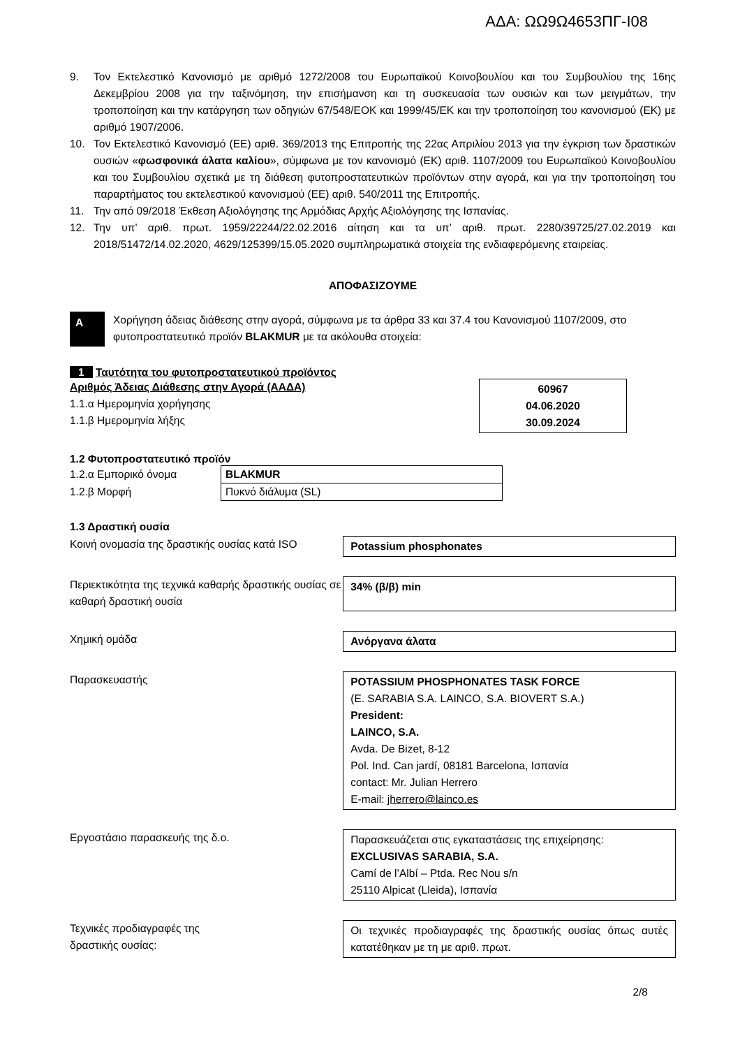ΑΔΑ: ΩΩ9Ω4653ΠΓ-Ι08
9. Τον Εκτελεστικό Κανονισμό με αριθμό 1272/2008 του Ευρωπαϊκού Κοινοβουλίου και του Συμβουλίου της 16ης Δεκεμβρίου 2008 για την ταξινόμηση, την επισήμανση και τη συσκευασία των ουσιών και των μειγμάτων, την τροποποίηση και την κατάργηση των οδηγιών 67/548/ΕΟΚ και 1999/45/ΕΚ και την τροποποίηση του κανονισμού (ΕΚ) με αριθμό 1907/2006.
10. Τον Εκτελεστικό Κανονισμό (ΕΕ) αριθ. 369/2013 της Επιτροπής της 22ας Απριλίου 2013 για την έγκριση των δραστικών ουσιών «φωσφονικά άλατα καλίου», σύμφωνα με τον κανονισμό (ΕΚ) αριθ. 1107/2009 του Ευρωπαϊκού Κοινοβουλίου και του Συμβουλίου σχετικά με τη διάθεση φυτοπροστατευτικών προϊόντων στην αγορά, και για την τροποποίηση του παραρτήματος του εκτελεστικού κανονισμού (ΕΕ) αριθ. 540/2011 της Επιτροπής.
11. Την από 09/2018 Έκθεση Αξιολόγησης της Αρμόδιας Αρχής Αξιολόγησης της Ισπανίας.
12. Την υπ’ αριθ. πρωτ. 1959/22244/22.02.2016 αίτηση και τα υπ’ αριθ. πρωτ. 2280/39725/27.02.2019 και 2018/51472/14.02.2020, 4629/125399/15.05.2020 συμπληρωματικά στοιχεία της ενδιαφερόμενης εταιρείας.
ΑΠΟΦΑΣΙΖΟΥΜΕ
Α
Χορήγηση άδειας διάθεσης στην αγορά, σύμφωνα με τα άρθρα 33 και 37.4 του Κανονισμού 1107/2009, στο φυτοπροστατευτικό προϊόν BLAKMUR με τα ακόλουθα στοιχεία:
1 Ταυτότητα του φυτοπροστατευτικού προϊόντος
Αριθμός Άδειας Διάθεσης στην Αγορά (ΑΑΔΑ)
1.1.α Ημερομηνία χορήγησης
1.1.β Ημερομηνία λήξης
60967
04.06.2020
30.09.2024
1.2 Φυτοπροστατευτικό προϊόν
| 1.2.α Εμπορικό όνομα | BLAKMUR |
| 1.2.β Μορφή | Πυκνό διάλυμα (SL) |
1.3 Δραστική ουσία
Κοινή ονομασία της δραστικής ουσίας κατά ISO
Potassium phosphonates
Περιεκτικότητα της τεχνικά καθαρής δραστικής ουσίας σε καθαρή δραστική ουσία
34% (β/β) min
Χημική ομάδα Ανόργανα άλατα
Παρασκευαστής POTASSIUM PHOSPHONATES TASK FORCE
(E. SARABIA S.A. LAINCO, S.A. BIOVERT S.A.)
President:
LAINCO, S.A.
Avda. De Bizet, 8-12
Pol. Ind. Can jardí, 08181 Barcelona, Ισπανία
contact: Mr. Julian Herrero
E-mail: jherrero@lainco.es
Εργοστάσιο παρασκευής της δ.ο. Παρασκευάζεται στις εγκαταστάσεις της επιχείρησης:
EXCLUSIVAS SARABIA, S.A.
Camí de l’Albí – Ptda. Rec Nou s/n
25110 Alpicat (Lleida), Ισπανία
Τεχνικές προδιαγραφές της
δραστικής ουσίας:
Οι τεχνικές προδιαγραφές της δραστικής ουσίας όπως αυτές κατατέθηκαν με τη με αριθ. πρωτ.
2/8